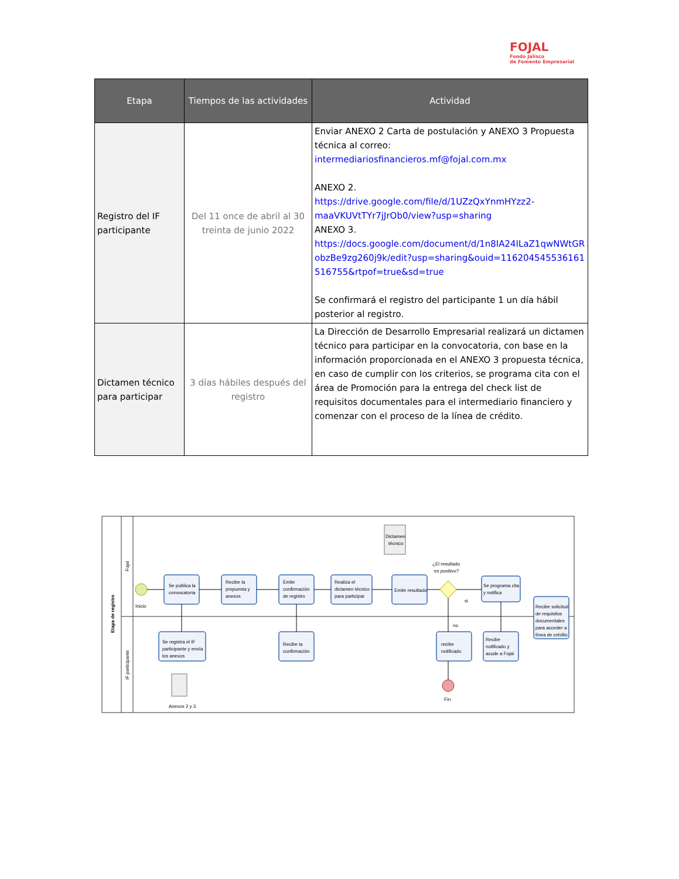FOJAL
Fondo Jalisco
de Fomento Empresarial
| Etapa | Tiempos de las actividades | Actividad |
| --- | --- | --- |
| Registro del IF participante | Del 11 once de abril al 30 treinta de junio 2022 | Enviar ANEXO 2 Carta de postulación y ANEXO 3 Propuesta técnica al correo: intermediariosfinancieros.mf@fojal.com.mx ANEXO 2. https://drive.google.com/file/d/1UZzQxYnmHYzz2-maaVKUVtTYr7jJrOb0/view?usp=sharing ANEXO 3. https://docs.google.com/document/d/1n8IA24ILaZ1qwNWtGRobzBe9zg260j9k/edit?usp=sharing&ouid=116204545536161516755&rtpof=true&sd=true Se confirmará el registro del participante 1 un día hábil posterior al registro. |
| Dictamen técnico para participar | 3 días hábiles después del registro | La Dirección de Desarrollo Empresarial realizará un dictamen técnico para participar en la convocatoria, con base en la información proporcionada en el ANEXO 3 propuesta técnica, en caso de cumplir con los criterios, se programa cita con el área de Promoción para la entrega del check list de requisitos documentales para el intermediario financiero y comenzar con el proceso de la línea de crédito. |
Etapa de registro
Fojal
IF participante
Inicio
Se publica la
convocatoria
Recibe la
propuesta y
anexos
Emite
confirmación
de registro
Realiza el
dictamen técnico
para participar
Emite resultado
Se programa cita
y notifica
Recibe solicitud
de requisitos
documentales
para acceder a
línea de crédito
Se registra el IF
participante y envía
los anexos
Recibe la
confirmación
recibe
notificado
Recibe
notificado y
acude a Fojal
¿El resultado
es positivo?
si
no
Dictamen
técnico
Anexos 2 y 3
Fin